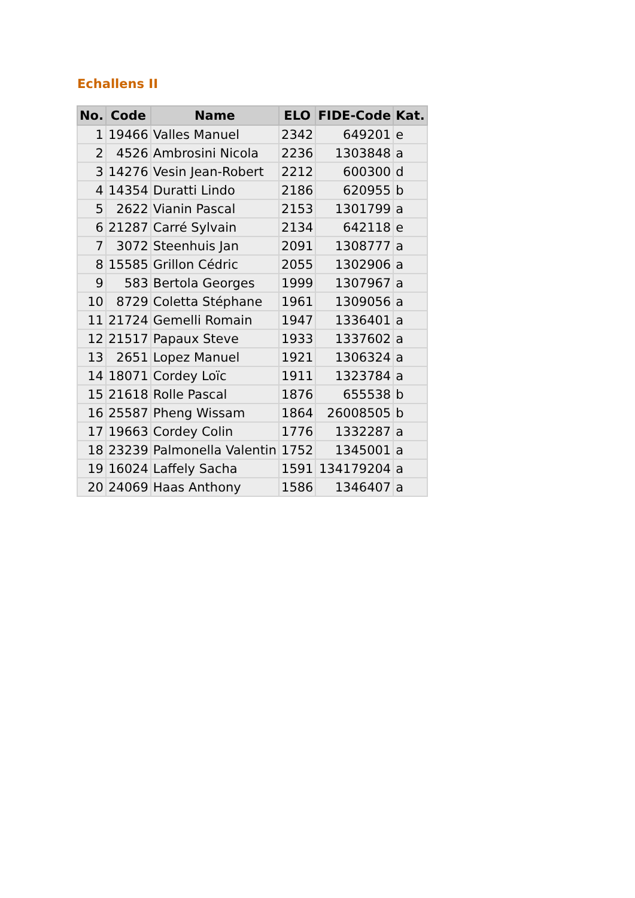Echallens II
| No. | Code | Name | ELO | FIDE-Code | Kat. |
| --- | --- | --- | --- | --- | --- |
| 1 | 19466 | Valles Manuel | 2342 | 649201 | e |
| 2 | 4526 | Ambrosini Nicola | 2236 | 1303848 | a |
| 3 | 14276 | Vesin Jean-Robert | 2212 | 600300 | d |
| 4 | 14354 | Duratti Lindo | 2186 | 620955 | b |
| 5 | 2622 | Vianin Pascal | 2153 | 1301799 | a |
| 6 | 21287 | Carré Sylvain | 2134 | 642118 | e |
| 7 | 3072 | Steenhuis Jan | 2091 | 1308777 | a |
| 8 | 15585 | Grillon Cédric | 2055 | 1302906 | a |
| 9 | 583 | Bertola Georges | 1999 | 1307967 | a |
| 10 | 8729 | Coletta Stéphane | 1961 | 1309056 | a |
| 11 | 21724 | Gemelli Romain | 1947 | 1336401 | a |
| 12 | 21517 | Papaux Steve | 1933 | 1337602 | a |
| 13 | 2651 | Lopez Manuel | 1921 | 1306324 | a |
| 14 | 18071 | Cordey Loïc | 1911 | 1323784 | a |
| 15 | 21618 | Rolle Pascal | 1876 | 655538 | b |
| 16 | 25587 | Pheng Wissam | 1864 | 26008505 | b |
| 17 | 19663 | Cordey Colin | 1776 | 1332287 | a |
| 18 | 23239 | Palmonella Valentin | 1752 | 1345001 | a |
| 19 | 16024 | Laffely Sacha | 1591 | 134179204 | a |
| 20 | 24069 | Haas Anthony | 1586 | 1346407 | a |